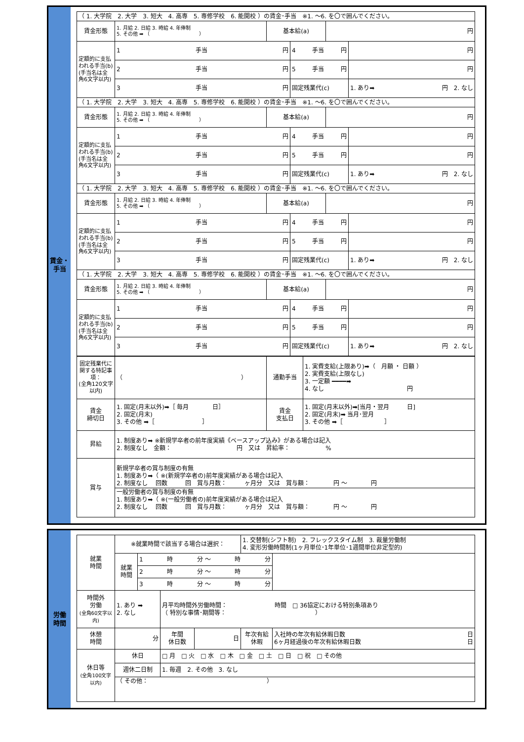賃金・
手当
| （ 1. 大学院 2. 大学 3. 短大 4. 高専 5. 専修学校 6. 能開校 ）の賃金･手当 ※1. ～6. を〇で囲んでください。 | | | | | |
| 賃金形態 | 1. 月給 2. 日給 3. 時給 4. 年俸制 5. その他 ➡ （ ） | 基本給(a) | | 円 | |
| 定額的に支払われる手当(b) (手当名は全角6文字以内) | 1 手当 円 | | 4 手当 円 | | 円 |
| | 2 手当 円 | | 5 手当 円 | | 円 |
| | 3 手当 円 | | 固定残業代(c) | | 1. あり➡ 円 2. なし |
| （ 1. 大学院 2. 大学 3. 短大 4. 高専 5. 専修学校 6. 能開校 ）の賃金･手当 ※1. ～6. を〇で囲んでください。 | | | | | |
| 賃金形態 | 1. 月給 2. 日給 3. 時給 4. 年俸制 5. その他 ➡ （ ） | 基本給(a) | | 円 | |
| 定額的に支払われる手当(b) (手当名は全角6文字以内) | 1 手当 円 | | 4 手当 円 | | 円 |
| | 2 手当 円 | | 5 手当 円 | | 円 |
| | 3 手当 円 | | 固定残業代(c) | | 1. あり➡ 円 2. なし |
| （ 1. 大学院 2. 大学 3. 短大 4. 高専 5. 専修学校 6. 能開校 ）の賃金･手当 ※1. ～6. を〇で囲んでください。 | | | | | |
| 賃金形態 | 1. 月給 2. 日給 3. 時給 4. 年俸制 5. その他 ➡ （ ） | 基本給(a) | | 円 | |
| 定額的に支払われる手当(b) (手当名は全角6文字以内) | 1 手当 円 | | 4 手当 円 | | 円 |
| | 2 手当 円 | | 5 手当 円 | | 円 |
| | 3 手当 円 | | 固定残業代(c) | | 1. あり➡ 円 2. なし |
| （ 1. 大学院 2. 大学 3. 短大 4. 高専 5. 専修学校 6. 能開校 ）の賃金･手当 ※1. ～6. を〇で囲んでください。 | | | | | |
| 賃金形態 | 1. 月給 2. 日給 3. 時給 4. 年俸制 5. その他 ➡ （ ） | 基本給(a) | | 円 | |
| 定額的に支払われる手当(b) (手当名は全角6文字以内) | 1 手当 円 | | 4 手当 円 | | 円 |
| | 2 手当 円 | | 5 手当 円 | | 円 |
| | 3 手当 円 | | 固定残業代(c) | | 1. あり➡ 円 2. なし |
| 固定残業代に関する特記事項： (全角120文字以内) | （ ） | 通勤手当 | 1. 実費支給(上限あり)➡（ 月額 ・ 日額 ） 2. 実費支給(上限なし) 3. 一定額 ━━━━➡ 4. なし 円 |
| 賃金 締切日 | 1. 固定(月末以外)➡［ 毎月 日］ 2. 固定(月末) 3. その他 ➡［ ］ | 賃金 支払日 | 1. 固定(月末以外)➡[当月・翌月 日] 2. 固定(月末)➡ 当月･翌月 3. その他 ➡［ ］ |
| 昇給 | 1. 制度あり➡ ※新規学卒者の前年度実績《ベースアップ込み》がある場合は記入 2. 制度なし 金額： 円 又は 昇給率： % | | |
| 賞与 | 新規学卒者の賞与制度の有無 1. 制度あり➡（ ※(新規学卒者の)前年度実績がある場合は記入 2. 制度なし 回数 回 賞与月数： ヶ月分 又は 賞与額： 円 ～ 円 一般労働者の賞与制度の有無 1. 制度あり➡（ ※(一般労働者の)前年度実績がある場合は記入 2. 制度なし 回数 回 賞与月数： ヶ月分 又は 賞与額： 円 ～ 円 | | |
労働
時間
| 就業 時間 | ※就業時間で該当する場合は選択： | | | | 1. 交替制(シフト制) 2. フレックスタイム制 3. 裁量労働制 4. 変形労働時間制(1ヶ月単位･1年単位･1週間単位非定型的) | |
| | 就業 時間 | 1 時 分 ～ 時 分 | | | | |
| | | 2 時 分 ～ 時 分 | | | | |
| | | 3 時 分 ～ 時 分 | | | | |
| 時間外 労働 (全角60文字以内) | 1. あり ➡ 2. なし | | 月平均時間外労働時間： 時間 □ 36協定における特別条項あり （ 特別な事情･期間等： ） | | | |
| 休憩 時間 | 分 | | 年間 休日数 | 日 | 年次有給 休暇 | 入社時の年次有給休暇日数 日 6ヶ月経過後の年次有給休暇日数 日 |
| 休日等 (全角100文字以内) | 休日 | | □ 月 □ 火 □ 水 □ 木 □ 金 □ 土 □ 日 □ 祝 □ その他 | | | |
| | 週休二日制 | | 1. 毎週 2. その他 3. なし | | | |
| | （ その他： ） | | | | | |